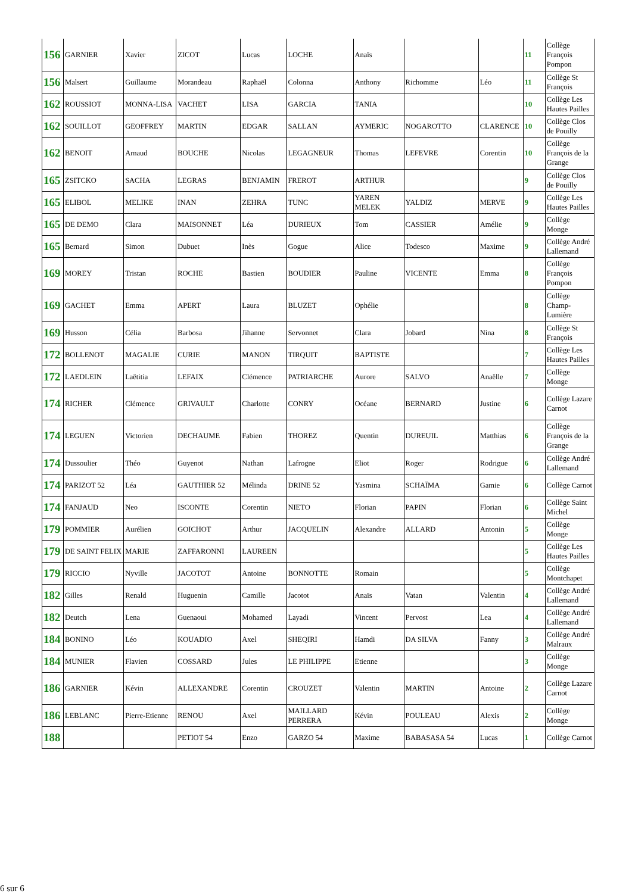| 156 | GARNIER | Xavier | ZICOT | Lucas | LOCHE | Anaïs | | | 11 | Collège François Pompon |
| 156 | Malsert | Guillaume | Morandeau | Raphaël | Colonna | Anthony | Richomme | Léo | 11 | Collège St François |
| 162 | ROUSSIOT | MONNA-LISA | VACHET | LISA | GARCIA | TANIA | | | 10 | Collège Les Hautes Pailles |
| 162 | SOUILLOT | GEOFFREY | MARTIN | EDGAR | SALLAN | AYMERIC | NOGAROTTO | CLARENCE | 10 | Collège Clos de Pouilly |
| 162 | BENOIT | Arnaud | BOUCHE | Nicolas | LEGAGNEUR | Thomas | LEFEVRE | Corentin | 10 | Collège François de la Grange |
| 165 | ZSITCKO | SACHA | LEGRAS | BENJAMIN | FREROT | ARTHUR | | | 9 | Collège Clos de Pouilly |
| 165 | ELIBOL | MELIKE | INAN | ZEHRA | TUNC | YAREN MELEK | YALDIZ | MERVE | 9 | Collège Les Hautes Pailles |
| 165 | DE DEMO | Clara | MAISONNET | Léa | DURIEUX | Tom | CASSIER | Amélie | 9 | Collège Monge |
| 165 | Bernard | Simon | Dubuet | Inès | Gogue | Alice | Todesco | Maxime | 9 | Collège André Lallemand |
| 169 | MOREY | Tristan | ROCHE | Bastien | BOUDIER | Pauline | VICENTE | Emma | 8 | Collège François Pompon |
| 169 | GACHET | Emma | APERT | Laura | BLUZET | Ophélie | | | 8 | Collège Champ-Lumière |
| 169 | Husson | Célia | Barbosa | Jihanne | Servonnet | Clara | Jobard | Nina | 8 | Collège St François |
| 172 | BOLLENOT | MAGALIE | CURIE | MANON | TIRQUIT | BAPTISTE | | | 7 | Collège Les Hautes Pailles |
| 172 | LAEDLEIN | Laëtitia | LEFAIX | Clémence | PATRIARCHE | Aurore | SALVO | Anaëlle | 7 | Collège Monge |
| 174 | RICHER | Clémence | GRIVAULT | Charlotte | CONRY | Océane | BERNARD | Justine | 6 | Collège Lazare Carnot |
| 174 | LEGUEN | Victorien | DECHAUME | Fabien | THOREZ | Quentin | DUREUIL | Matthias | 6 | Collège François de la Grange |
| 174 | Dussoulier | Théo | Guyenot | Nathan | Lafrogne | Eliot | Roger | Rodrigue | 6 | Collège André Lallemand |
| 174 | PARIZOT 52 | Léa | GAUTHIER 52 | Mélinda | DRINE 52 | Yasmina | SCHAÏMA | Gamie | 6 | Collège Carnot |
| 174 | FANJAUD | Neo | ISCONTE | Corentin | NIETO | Florian | PAPIN | Florian | 6 | Collège Saint Michel |
| 179 | POMMIER | Aurélien | GOICHOT | Arthur | JACQUELIN | Alexandre | ALLARD | Antonin | 5 | Collège Monge |
| 179 | DE SAINT FELIX | MARIE | ZAFFARONNI | LAUREEN | | | | | 5 | Collège Les Hautes Pailles |
| 179 | RICCIO | Nyville | JACOTOT | Antoine | BONNOTTE | Romain | | | 5 | Collège Montchapet |
| 182 | Gilles | Renald | Huguenin | Camille | Jacotot | Anaïs | Vatan | Valentin | 4 | Collège André Lallemand |
| 182 | Deutch | Lena | Guenaoui | Mohamed | Layadi | Vincent | Pervost | Lea | 4 | Collège André Lallemand |
| 184 | BONINO | Léo | KOUADIO | Axel | SHEQIRI | Hamdi | DA SILVA | Fanny | 3 | Collège André Malraux |
| 184 | MUNIER | Flavien | COSSARD | Jules | LE PHILIPPE | Etienne | | | 3 | Collège Monge |
| 186 | GARNIER | Kévin | ALLEXANDRE | Corentin | CROUZET | Valentin | MARTIN | Antoine | 2 | Collège Lazare Carnot |
| 186 | LEBLANC | Pierre-Etienne | RENOU | Axel | MAILLARD PERRERA | Kévin | POULEAU | Alexis | 2 | Collège Monge |
| 188 | | | PETIOT 54 | Enzo | GARZO 54 | Maxime | BABASASA 54 | Lucas | 1 | Collège Carnot |
6 sur 6